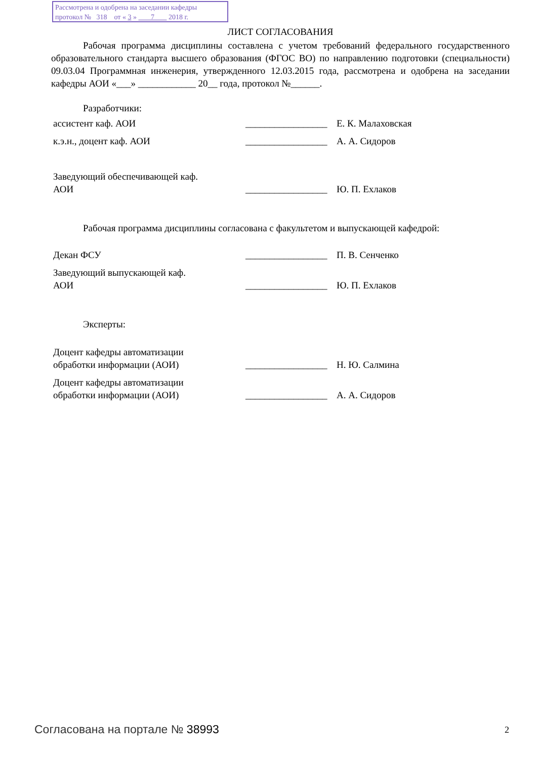Рассмотрена и одобрена на заседании кафедры
протокол № 318 от « 3 » 7 2018 г.
ЛИСТ СОГЛАСОВАНИЯ
Рабочая программа дисциплины составлена с учетом требований федерального государственного образовательного стандарта высшего образования (ФГОС ВО) по направлению подготовки (специальности) 09.03.04 Программная инженерия, утвержденного 12.03.2015 года, рассмотрена и одобрена на заседании кафедры АОИ «___» ____________ 20__ года, протокол №______.
Разработчики:
| ассистент каф. АОИ | _________________ | Е. К. Малаховская |
| к.э.н., доцент каф. АОИ | _________________ | А. А. Сидоров |
| Заведующий обеспечивающей каф. АОИ | _________________ | Ю. П. Ехлаков |
Рабочая программа дисциплины согласована с факультетом и выпускающей кафедрой:
| Декан ФСУ | _________________ | П. В. Сенченко |
| Заведующий выпускающей каф. АОИ | _________________ | Ю. П. Ехлаков |
Эксперты:
| Доцент кафедры автоматизации обработки информации (АОИ) | _________________ | Н. Ю. Салмина |
| Доцент кафедры автоматизации обработки информации (АОИ) | _________________ | А. А. Сидоров |
Согласована на портале № 38993 2